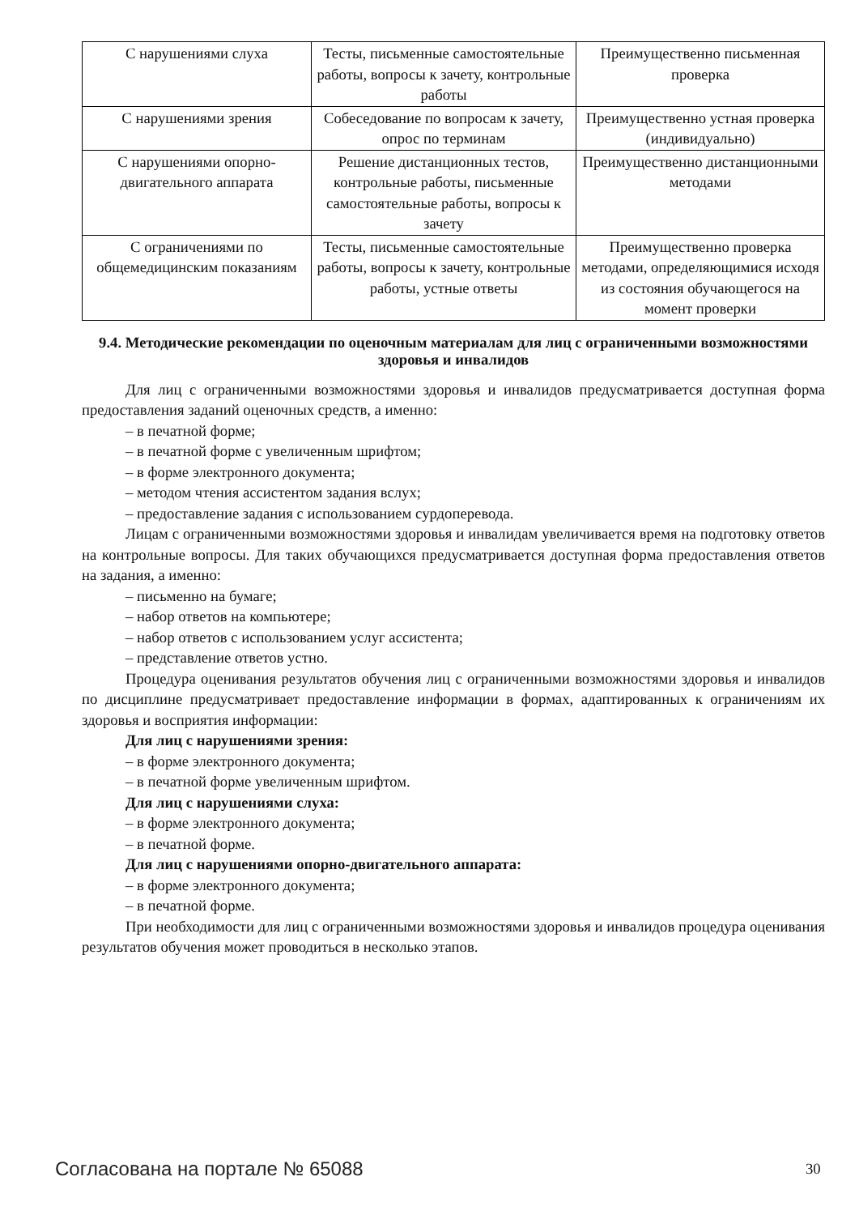| С нарушениями слуха | Тесты, письменные самостоятельные работы, вопросы к зачету, контрольные работы | Преимущественно письменная проверка |
| С нарушениями зрения | Собеседование по вопросам к зачету, опрос по терминам | Преимущественно устная проверка (индивидуально) |
| С нарушениями опорно-двигательного аппарата | Решение дистанционных тестов, контрольные работы, письменные самостоятельные работы, вопросы к зачету | Преимущественно дистанционными методами |
| С ограничениями по общемедицинским показаниям | Тесты, письменные самостоятельные работы, вопросы к зачету, контрольные работы, устные ответы | Преимущественно проверка методами, определяющимися исходя из состояния обучающегося на момент проверки |
9.4. Методические рекомендации по оценочным материалам для лиц с ограниченными возможностями здоровья и инвалидов
Для лиц с ограниченными возможностями здоровья и инвалидов предусматривается доступная форма предоставления заданий оценочных средств, а именно:
– в печатной форме;
– в печатной форме с увеличенным шрифтом;
– в форме электронного документа;
– методом чтения ассистентом задания вслух;
– предоставление задания с использованием сурдоперевода.
Лицам с ограниченными возможностями здоровья и инвалидам увеличивается время на подготовку ответов на контрольные вопросы. Для таких обучающихся предусматривается доступная форма предоставления ответов на задания, а именно:
– письменно на бумаге;
– набор ответов на компьютере;
– набор ответов с использованием услуг ассистента;
– представление ответов устно.
Процедура оценивания результатов обучения лиц с ограниченными возможностями здоровья и инвалидов по дисциплине предусматривает предоставление информации в формах, адаптированных к ограничениям их здоровья и восприятия информации:
Для лиц с нарушениями зрения:
– в форме электронного документа;
– в печатной форме увеличенным шрифтом.
Для лиц с нарушениями слуха:
– в форме электронного документа;
– в печатной форме.
Для лиц с нарушениями опорно-двигательного аппарата:
– в форме электронного документа;
– в печатной форме.
При необходимости для лиц с ограниченными возможностями здоровья и инвалидов процедура оценивания результатов обучения может проводиться в несколько этапов.
Согласована на портале № 65088 30